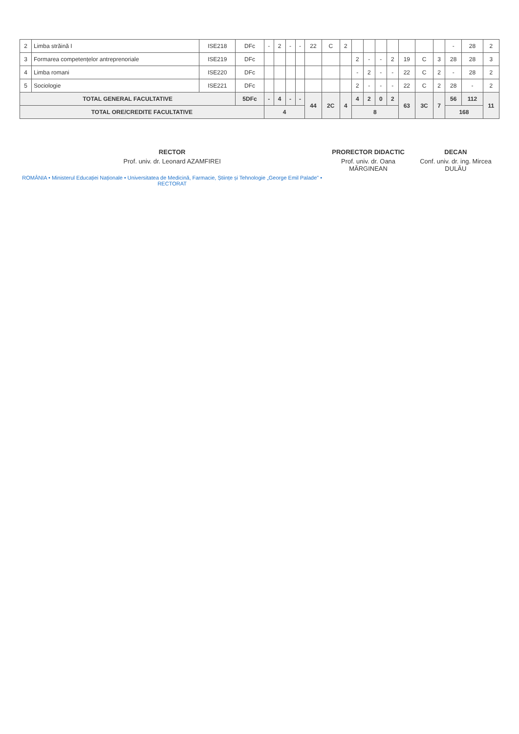| 2 | Limba străină I | ISE218 | DFc | - | 2 | - | - | 22 | C | 2 | | | | | | | | - | 28 | 2 |
| 3 | Formarea competențelor antreprenoriale | ISE219 | DFc | | | | | | | | 2 | - | - | 2 | 19 | C | 3 | 28 | 28 | 3 |
| 4 | Limba romani | ISE220 | DFc | | | | | | | | - | 2 | - | - | 22 | C | 2 | - | 28 | 2 |
| 5 | Sociologie | ISE221 | DFc | | | | | | | | 2 | - | - | - | 22 | C | 2 | 28 | - | 2 |
| TOTAL GENERAL FACULTATIVE | | | 5DFc | - | 4 | - | - | 44 | 2C | 4 | 4 | 2 | 0 | 2 | 63 | 3C | 7 | 56 | 112 | 11 |
| TOTAL ORE/CREDITE FACULTATIVE | | | | 4 | | | | | | | 8 | | | | | | | 168 | | |
RECTOR
Prof. univ. dr. Leonard AZAMFIREI
ROMÂNIA • Ministerul Educației Naționale • Universitatea de Medicină, Farmacie, Științe și Tehnologie „George Emil Palade" • RECTORAT
PRORECTOR DIDACTIC
Prof. univ. dr. Oana MĂRGINEAN
DECAN
Conf. univ. dr. ing. Mircea DULĂU